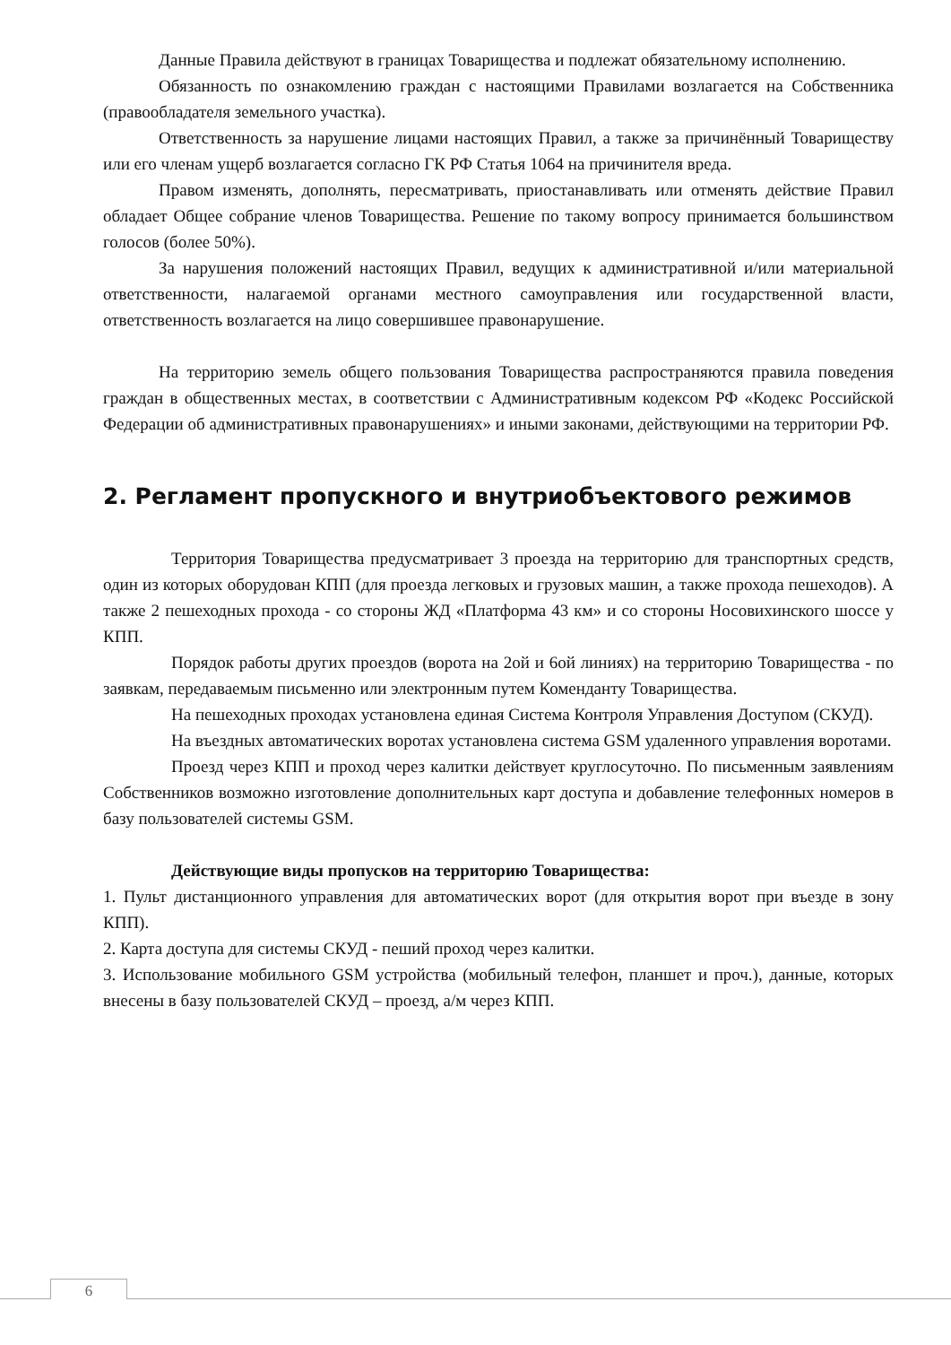Данные Правила действуют в границах Товарищества и подлежат обязательному исполнению.
Обязанность по ознакомлению граждан с настоящими Правилами возлагается на Собственника (правообладателя земельного участка).
Ответственность за нарушение лицами настоящих Правил, а также за причинённый Товариществу или его членам ущерб возлагается согласно ГК РФ Статья 1064 на причинителя вреда.
Правом изменять, дополнять, пересматривать, приостанавливать или отменять действие Правил обладает Общее собрание членов Товарищества. Решение по такому вопросу принимается большинством голосов (более 50%).
За нарушения положений настоящих Правил, ведущих к административной и/или материальной ответственности, налагаемой органами местного самоуправления или государственной власти, ответственность возлагается на лицо совершившее правонарушение.
На территорию земель общего пользования Товарищества распространяются правила поведения граждан в общественных местах, в соответствии с Административным кодексом РФ «Кодекс Российской Федерации об административных правонарушениях» и иными законами, действующими на территории РФ.
2. Регламент пропускного и внутриобъектового режимов
Территория Товарищества предусматривает 3 проезда на территорию для транспортных средств, один из которых оборудован КПП (для проезда легковых и грузовых машин, а также прохода пешеходов). А также 2 пешеходных прохода - со стороны ЖД «Платформа 43 км» и со стороны Носовихинского шоссе у КПП.
Порядок работы других проездов (ворота на 2ой и 6ой линиях) на территорию Товарищества - по заявкам, передаваемым письменно или электронным путем Коменданту Товарищества.
На пешеходных проходах установлена единая Система Контроля Управления Доступом (СКУД).
На въездных автоматических воротах установлена система GSM удаленного управления воротами.
Проезд через КПП и проход через калитки действует круглосуточно. По письменным заявлениям Собственников возможно изготовление дополнительных карт доступа и добавление телефонных номеров в базу пользователей системы GSM.
Действующие виды пропусков на территорию Товарищества:
1. Пульт дистанционного управления для автоматических ворот (для открытия ворот при въезде в зону КПП).
2. Карта доступа для системы СКУД - пеший проход через калитки.
3. Использование мобильного GSM устройства (мобильный телефон, планшет и проч.), данные, которых внесены в базу пользователей СКУД – проезд, а/м через КПП.
6